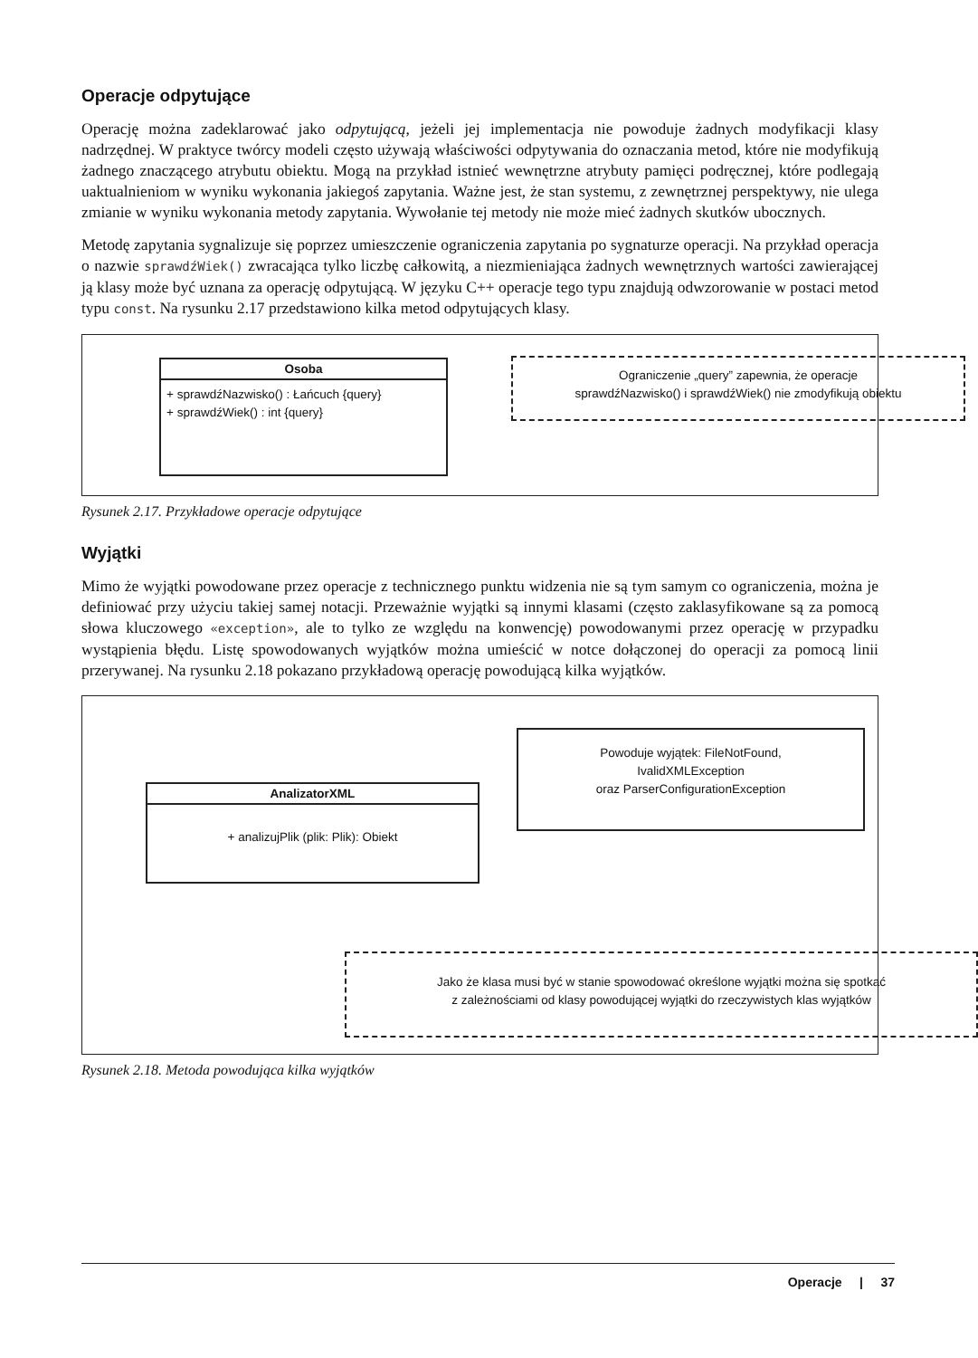Operacje odpytujące
Operację można zadeklarować jako odpytującą, jeżeli jej implementacja nie powoduje żadnych modyfikacji klasy nadrzędnej. W praktyce twórcy modeli często używają właściwości odpytywania do oznaczania metod, które nie modyfikują żadnego znaczącego atrybutu obiektu. Mogą na przykład istnieć wewnętrzne atrybuty pamięci podręcznej, które podlegają uaktualnieniom w wyniku wykonania jakiegoś zapytania. Ważne jest, że stan systemu, z zewnętrznej perspektywy, nie ulega zmianie w wyniku wykonania metody zapytania. Wywołanie tej metody nie może mieć żadnych skutków ubocznych.
Metodę zapytania sygnalizuje się poprzez umieszczenie ograniczenia zapytania po sygnaturze operacji. Na przykład operacja o nazwie sprawdźWiek() zwracająca tylko liczbę całkowitą, a niezmieniająca żadnych wewnętrznych wartości zawierającej ją klasy może być uznana za operację odpytującą. W języku C++ operacje tego typu znajdują odwzorowanie w postaci metod typu const. Na rysunku 2.17 przedstawiono kilka metod odpytujących klasy.
Osoba
+ sprawdźNazwisko() : Łańcuch {query}
+ sprawdźWiek() : int {query}
Ograniczenie „query” zapewnia, że operacje
sprawdźNazwisko() i sprawdźWiek() nie zmodyfikują obiektu
Rysunek 2.17. Przykładowe operacje odpytujące
Wyjątki
Mimo że wyjątki powodowane przez operacje z technicznego punktu widzenia nie są tym samym co ograniczenia, można je definiować przy użyciu takiej samej notacji. Przeważnie wyjątki są innymi klasami (często zaklasyfikowane są za pomocą słowa kluczowego «exception», ale to tylko ze względu na konwencję) powodowanymi przez operację w przypadku wystąpienia błędu. Listę spowodowanych wyjątków można umieścić w notce dołączonej do operacji za pomocą linii przerywanej. Na rysunku 2.18 pokazano przykładową operację powodującą kilka wyjątków.
AnalizatorXML
+ analizujPlik (plik: Plik): Obiekt
Powoduje wyjątek: FileNotFound,
IvalidXMLException
oraz ParserConfigurationException
Jako że klasa musi być w stanie spowodować określone wyjątki można się spotkać
z zależnościami od klasy powodującej wyjątki do rzeczywistych klas wyjątków
Rysunek 2.18. Metoda powodująca kilka wyjątków
Operacje | 37